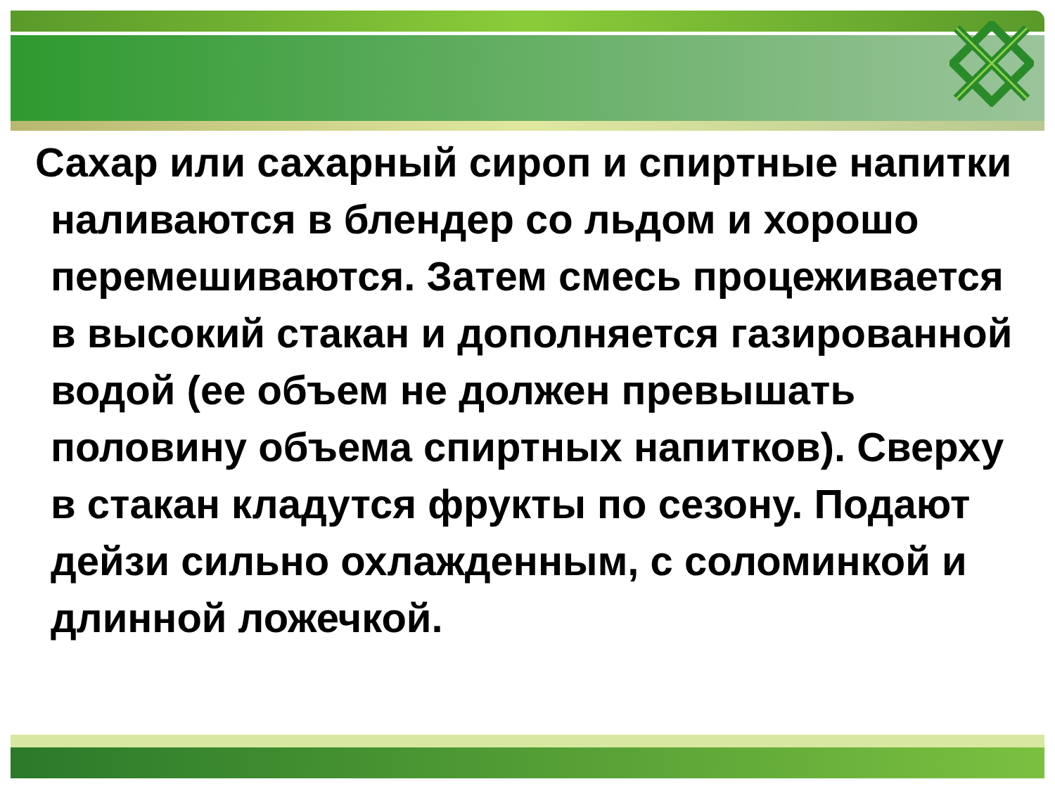Сахар или сахарный сироп и спиртные напитки наливаются в блендер со льдом и хорошо перемешиваются. Затем смесь процеживается в высокий стакан и дополняется газированной водой (ее объем не должен превышать половину объема спиртных напитков). Сверху в стакан кладутся фрукты по сезону. Подают дейзи сильно охлажденным, с соломинкой и длинной ложечкой.